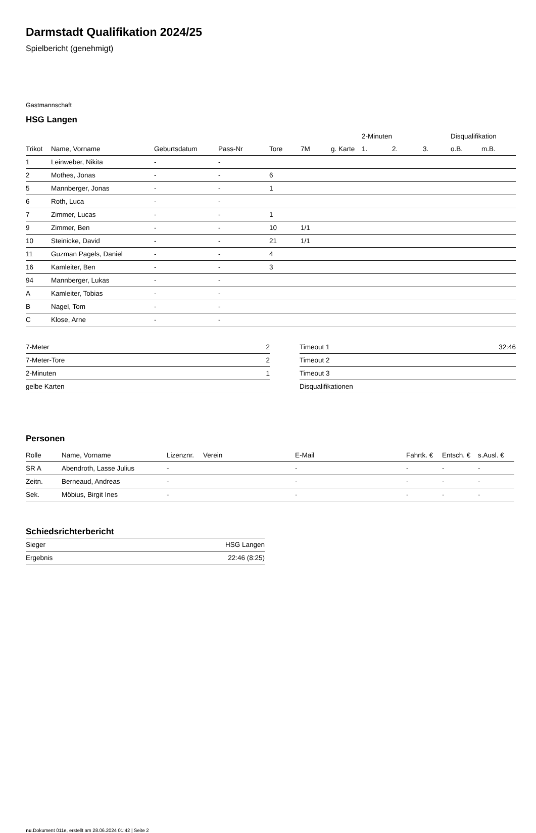Darmstadt Qualifikation 2024/25
Spielbericht (genehmigt)
Gastmannschaft
HSG Langen
| | | | | | | | 2-Minuten | | | Disqualifikation | |
| --- | --- | --- | --- | --- | --- | --- | --- | --- | --- | --- | --- |
| Trikot | Name, Vorname | Geburtsdatum | Pass-Nr | Tore | 7M | g. Karte | 1. | 2. | 3. | o.B. | m.B. |
| 1 | Leinweber, Nikita | - | - | | | | | | | | |
| 2 | Mothes, Jonas | - | - | 6 | | | | | | | |
| 5 | Mannberger, Jonas | - | - | 1 | | | | | | | |
| 6 | Roth, Luca | - | - | | | | | | | | |
| 7 | Zimmer, Lucas | - | - | 1 | | | | | | | |
| 9 | Zimmer, Ben | - | - | 10 | 1/1 | | | | | | |
| 10 | Steinicke, David | - | - | 21 | 1/1 | | | | | | |
| 11 | Guzman Pagels, Daniel | - | - | 4 | | | | | | | |
| 16 | Kamleiter, Ben | - | - | 3 | | | | | | | |
| 94 | Mannberger, Lukas | - | - | | | | | | | | |
| A | Kamleiter, Tobias | - | - | | | | | | | | |
| B | Nagel, Tom | - | - | | | | | | | | |
| C | Klose, Arne | - | - | | | | | | | | |
| 7-Meter | 2 |
| 7-Meter-Tore | 2 |
| 2-Minuten | 1 |
| gelbe Karten | |
| Timeout 1 | 32:46 |
| Timeout 2 | |
| Timeout 3 | |
| Disqualifikationen | |
Personen
| Rolle | Name, Vorname | Lizenznr. | Verein | E-Mail | Fahrtk. € | Entsch. € | s.Ausl. € |
| --- | --- | --- | --- | --- | --- | --- | --- |
| SR A | Abendroth, Lasse Julius | - | | - | - | - | - |
| Zeitn. | Berneaud, Andreas | - | | - | - | - | - |
| Sek. | Möbius, Birgit Ines | - | | - | - | - | - |
Schiedsrichterbericht
| Sieger | HSG Langen |
| Ergebnis | 22:46 (8:25) |
nu.Dokument 011e, erstellt am 28.06.2024 01:42 | Seite 2